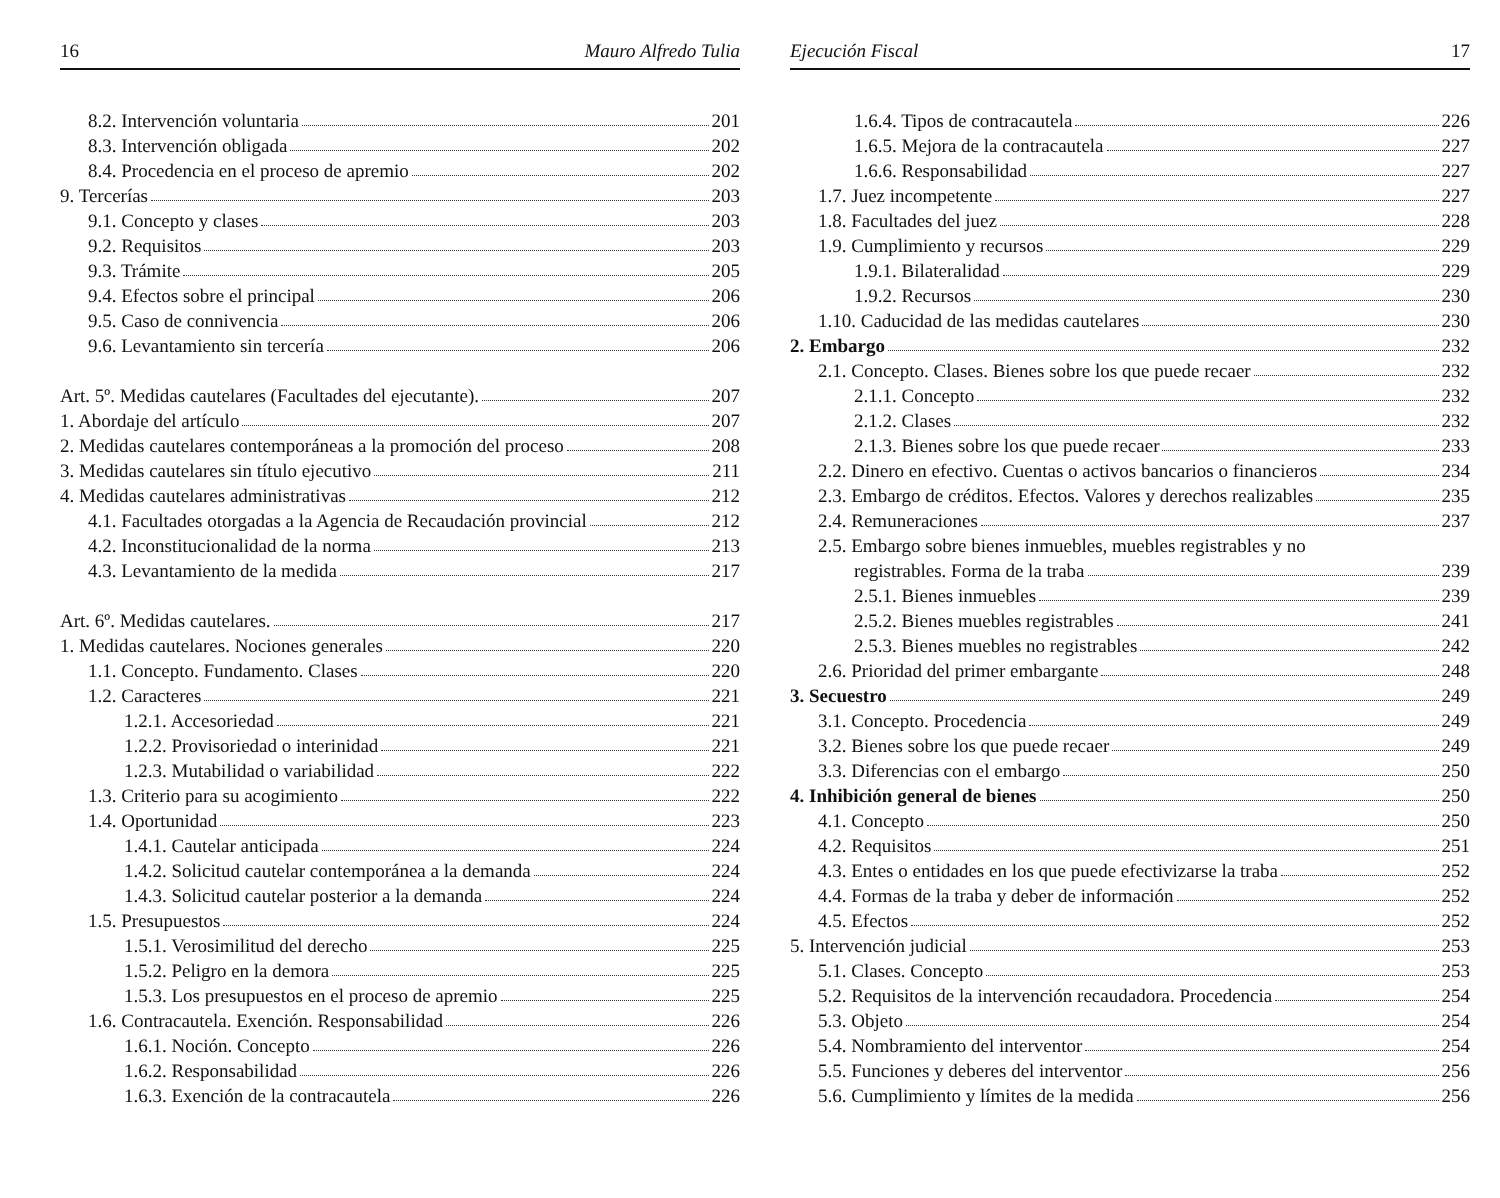16 Mauro Alfredo Tulia
8.2. Intervención voluntaria 201
8.3. Intervención obligada 202
8.4. Procedencia en el proceso de apremio 202
9. Tercerías 203
9.1. Concepto y clases 203
9.2. Requisitos 203
9.3. Trámite 205
9.4. Efectos sobre el principal 206
9.5. Caso de connivencia 206
9.6. Levantamiento sin tercería 206
Art. 5º. Medidas cautelares (Facultades del ejecutante). 207
1. Abordaje del artículo 207
2. Medidas cautelares contemporáneas a la promoción del proceso 208
3. Medidas cautelares sin título ejecutivo 211
4. Medidas cautelares administrativas 212
4.1. Facultades otorgadas a la Agencia de Recaudación provincial 212
4.2. Inconstitucionalidad de la norma 213
4.3. Levantamiento de la medida 217
Art. 6º. Medidas cautelares. 217
1. Medidas cautelares. Nociones generales 220
1.1. Concepto. Fundamento. Clases 220
1.2. Caracteres 221
1.2.1. Accesoriedad 221
1.2.2. Provisoriedad o interinidad 221
1.2.3. Mutabilidad o variabilidad 222
1.3. Criterio para su acogimiento 222
1.4. Oportunidad 223
1.4.1. Cautelar anticipada 224
1.4.2. Solicitud cautelar contemporánea a la demanda 224
1.4.3. Solicitud cautelar posterior a la demanda 224
1.5. Presupuestos 224
1.5.1. Verosimilitud del derecho 225
1.5.2. Peligro en la demora 225
1.5.3. Los presupuestos en el proceso de apremio 225
1.6. Contracautela. Exención. Responsabilidad 226
1.6.1. Noción. Concepto 226
1.6.2. Responsabilidad 226
1.6.3. Exención de la contracautela 226
Ejecución Fiscal 17
1.6.4. Tipos de contracautela 226
1.6.5. Mejora de la contracautela 227
1.6.6. Responsabilidad 227
1.7. Juez incompetente 227
1.8. Facultades del juez 228
1.9. Cumplimiento y recursos 229
1.9.1. Bilateralidad 229
1.9.2. Recursos 230
1.10. Caducidad de las medidas cautelares 230
2. Embargo 232
2.1. Concepto. Clases. Bienes sobre los que puede recaer 232
2.1.1. Concepto 232
2.1.2. Clases 232
2.1.3. Bienes sobre los que puede recaer 233
2.2. Dinero en efectivo. Cuentas o activos bancarios o financieros 234
2.3. Embargo de créditos. Efectos. Valores y derechos realizables 235
2.4. Remuneraciones 237
2.5. Embargo sobre bienes inmuebles, muebles registrables y no
registrables. Forma de la traba 239
2.5.1. Bienes inmuebles 239
2.5.2. Bienes muebles registrables 241
2.5.3. Bienes muebles no registrables 242
2.6. Prioridad del primer embargante 248
3. Secuestro 249
3.1. Concepto. Procedencia 249
3.2. Bienes sobre los que puede recaer 249
3.3. Diferencias con el embargo 250
4. Inhibición general de bienes 250
4.1. Concepto 250
4.2. Requisitos 251
4.3. Entes o entidades en los que puede efectivizarse la traba 252
4.4. Formas de la traba y deber de información 252
4.5. Efectos 252
5. Intervención judicial 253
5.1. Clases. Concepto 253
5.2. Requisitos de la intervención recaudadora. Procedencia 254
5.3. Objeto 254
5.4. Nombramiento del interventor 254
5.5. Funciones y deberes del interventor 256
5.6. Cumplimiento y límites de la medida 256